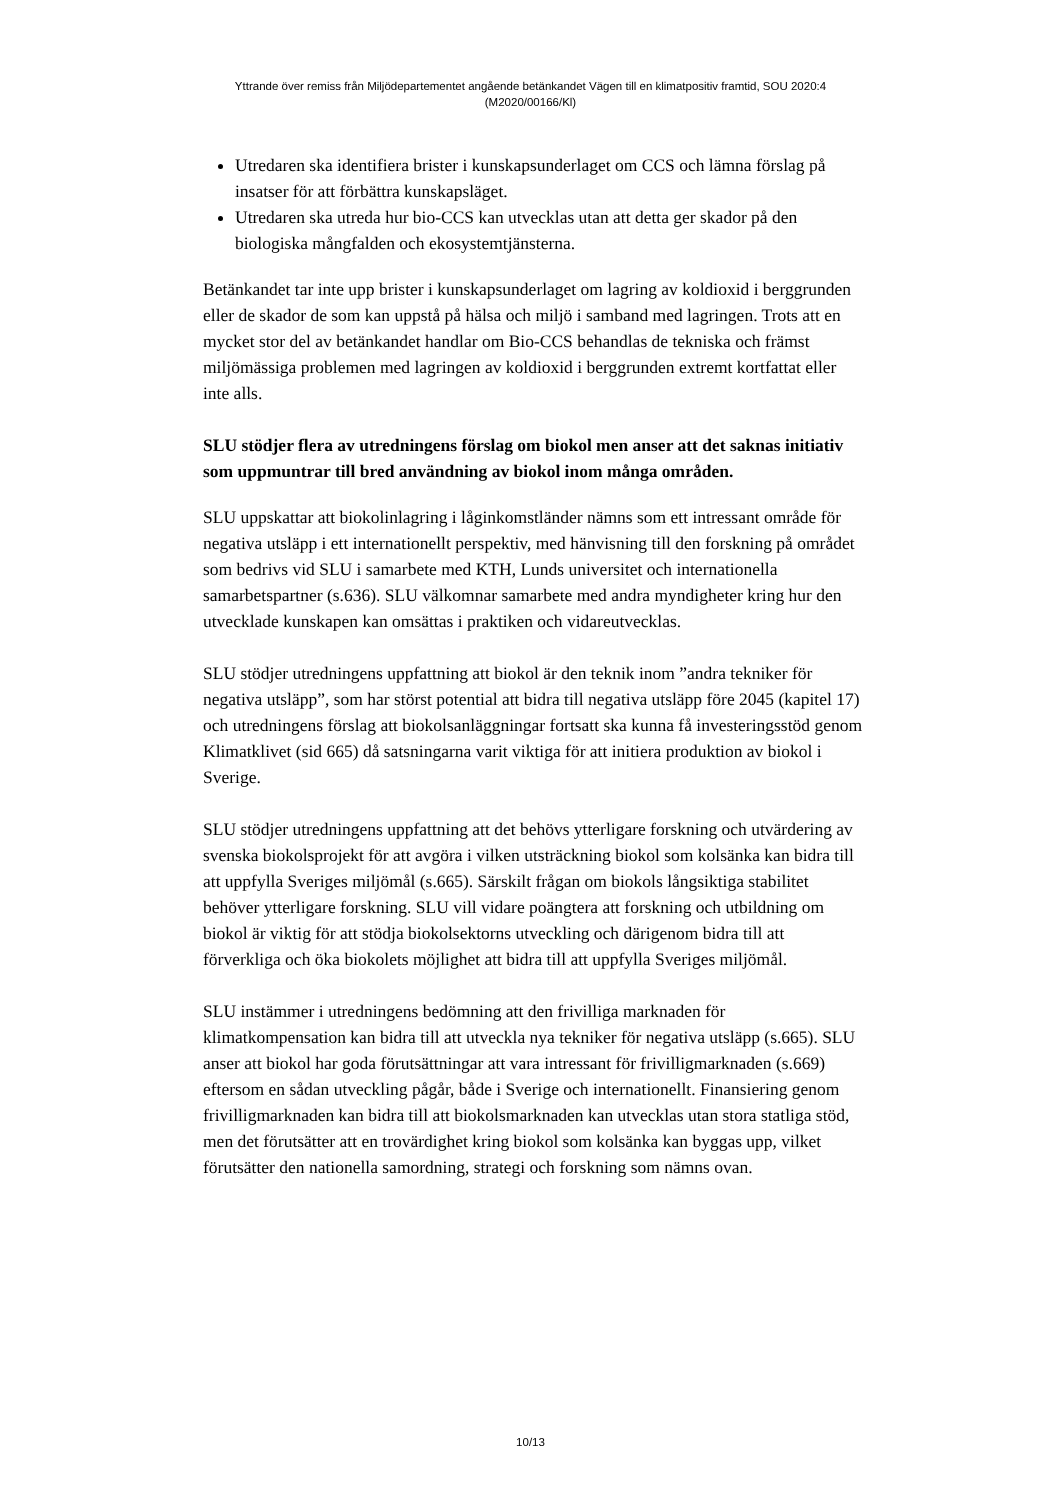Yttrande över remiss från Miljödepartementet angående betänkandet Vägen till en klimatpositiv framtid, SOU 2020:4
(M2020/00166/Kl)
Utredaren ska identifiera brister i kunskapsunderlaget om CCS och lämna förslag på insatser för att förbättra kunskapsläget.
Utredaren ska utreda hur bio-CCS kan utvecklas utan att detta ger skador på den biologiska mångfalden och ekosystemtjänsterna.
Betänkandet tar inte upp brister i kunskapsunderlaget om lagring av koldioxid i berggrunden eller de skador de som kan uppstå på hälsa och miljö i samband med lagringen. Trots att en mycket stor del av betänkandet handlar om Bio-CCS behandlas de tekniska och främst miljömässiga problemen med lagringen av koldioxid i berggrunden extremt kortfattat eller inte alls.
SLU stödjer flera av utredningens förslag om biokol men anser att det saknas initiativ som uppmuntrar till bred användning av biokol inom många områden.
SLU uppskattar att biokolinlagring i låginkomstländer nämns som ett intressant område för negativa utsläpp i ett internationellt perspektiv, med hänvisning till den forskning på området som bedrivs vid SLU i samarbete med KTH, Lunds universitet och internationella samarbetspartner (s.636). SLU välkomnar samarbete med andra myndigheter kring hur den utvecklade kunskapen kan omsättas i praktiken och vidareutvecklas.
SLU stödjer utredningens uppfattning att biokol är den teknik inom ”andra tekniker för negativa utsläpp”, som har störst potential att bidra till negativa utsläpp före 2045 (kapitel 17) och utredningens förslag att biokolsanläggningar fortsatt ska kunna få investeringsstöd genom Klimatklivet (sid 665) då satsningarna varit viktiga för att initiera produktion av biokol i Sverige.
SLU stödjer utredningens uppfattning att det behövs ytterligare forskning och utvärdering av svenska biokolsprojekt för att avgöra i vilken utsträckning biokol som kolsänka kan bidra till att uppfylla Sveriges miljömål (s.665). Särskilt frågan om biokols långsiktiga stabilitet behöver ytterligare forskning. SLU vill vidare poängtera att forskning och utbildning om biokol är viktig för att stödja biokolsektorns utveckling och därigenom bidra till att förverkliga och öka biokolets möjlighet att bidra till att uppfylla Sveriges miljömål.
SLU instämmer i utredningens bedömning att den frivilliga marknaden för klimatkompensation kan bidra till att utveckla nya tekniker för negativa utsläpp (s.665). SLU anser att biokol har goda förutsättningar att vara intressant för frivilligmarknaden (s.669) eftersom en sådan utveckling pågår, både i Sverige och internationellt. Finansiering genom frivilligmarknaden kan bidra till att biokolsmarknaden kan utvecklas utan stora statliga stöd, men det förutsätter att en trovärdighet kring biokol som kolsänka kan byggas upp, vilket förutsätter den nationella samordning, strategi och forskning som nämns ovan.
10/13